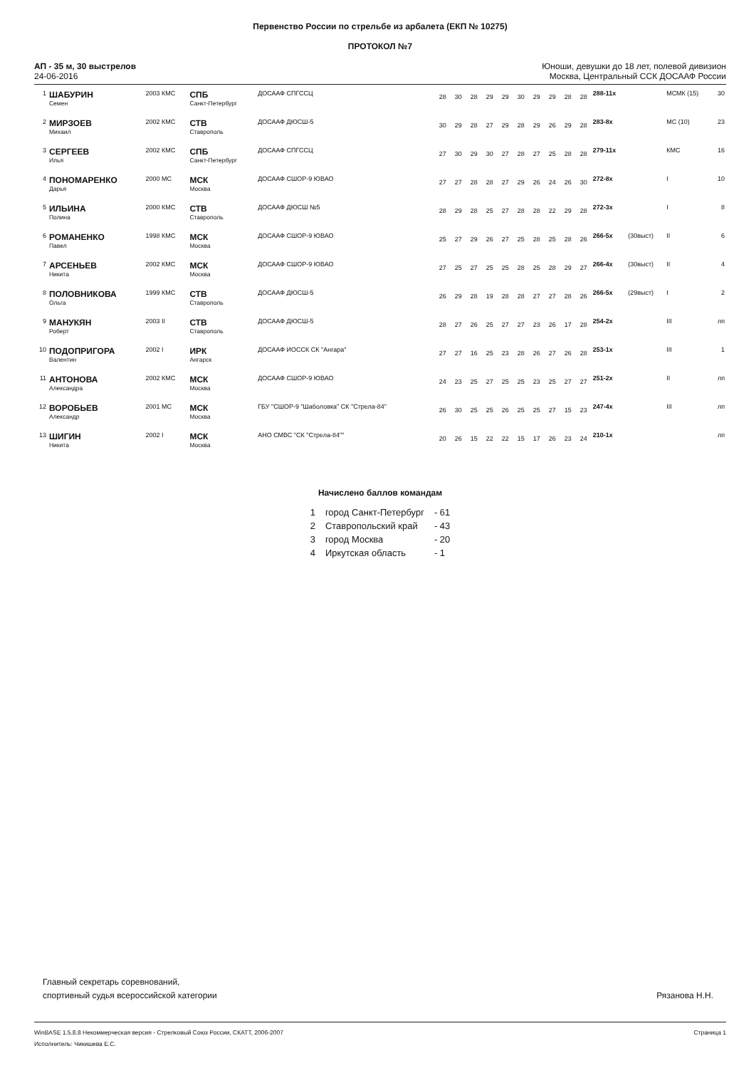Первенство России по стрельбе из арбалета (ЕКП № 10275)
ПРОТОКОЛ №7
АП - 35 м, 30 выстрелов
24-06-2016
Юноши, девушки до 18 лет, полевой дивизион
Москва, Центральный ССК ДОСААФ России
| 1 | ШАБУРИН Семен | 2003 КМС | СПБ Санкт-Петербург | ДОСААФ СПГССЦ | 28 | 30 | 28 | 29 | 29 | 30 | 29 | 29 | 28 | 28 | 288-11x | | МСМК (15) | 30 |
| 2 | МИРЗОЕВ Михаил | 2002 КМС | СТВ Ставрополь | ДОСААФ ДЮСШ-5 | 30 | 29 | 28 | 27 | 29 | 28 | 29 | 26 | 29 | 28 | 283-8x | | МС (10) | 23 |
| 3 | СЕРГЕЕВ Илья | 2002 КМС | СПБ Санкт-Петербург | ДОСААФ СПГССЦ | 27 | 30 | 29 | 30 | 27 | 28 | 27 | 25 | 28 | 28 | 279-11x | | КМС | 16 |
| 4 | ПОНОМАРЕНКО Дарья | 2000 МС | МСК Москва | ДОСААФ СШОР-9 ЮВАО | 27 | 27 | 28 | 28 | 27 | 29 | 26 | 24 | 26 | 30 | 272-8x | | I | 10 |
| 5 | ИЛЬИНА Полина | 2000 КМС | СТВ Ставрополь | ДОСААФ ДЮСШ №5 | 28 | 29 | 28 | 25 | 27 | 28 | 28 | 22 | 29 | 28 | 272-3x | | I | 8 |
| 6 | РОМАНЕНКО Павел | 1998 КМС | МСК Москва | ДОСААФ СШОР-9 ЮВАО | 25 | 27 | 29 | 26 | 27 | 25 | 28 | 25 | 28 | 26 | 266-5x | (30выст) | II | 6 |
| 7 | АРСЕНЬЕВ Никита | 2002 КМС | МСК Москва | ДОСААФ СШОР-9 ЮВАО | 27 | 25 | 27 | 25 | 25 | 28 | 25 | 28 | 29 | 27 | 266-4x | (30выст) | II | 4 |
| 8 | ПОЛОВНИКОВА Ольга | 1999 КМС | СТВ Ставрополь | ДОСААФ ДЮСШ-5 | 26 | 29 | 28 | 19 | 28 | 28 | 27 | 27 | 28 | 26 | 266-5x | (29выст) | I | 2 |
| 9 | МАНУКЯН Роберт | 2003 II | СТВ Ставрополь | ДОСААФ ДЮСШ-5 | 28 | 27 | 26 | 25 | 27 | 27 | 23 | 26 | 17 | 28 | 254-2x | | III | лп |
| 10 | ПОДОПРИГОРА Валентин | 2002 I | ИРК Ангарск | ДОСААФ ИОССК СК "Ангара" | 27 | 27 | 16 | 25 | 23 | 28 | 26 | 27 | 26 | 28 | 253-1x | | III | 1 |
| 11 | АНТОНОВА Александра | 2002 КМС | МСК Москва | ДОСААФ СШОР-9 ЮВАО | 24 | 23 | 25 | 27 | 25 | 25 | 23 | 25 | 27 | 27 | 251-2x | | II | лп |
| 12 | ВОРОБЬЕВ Александр | 2001 МС | МСК Москва | ГБУ "СШОР-9 "Шаболовка" СК "Стрела-84" | 26 | 30 | 25 | 25 | 26 | 25 | 25 | 27 | 15 | 23 | 247-4x | | III | лп |
| 13 | ШИГИН Никита | 2002 I | МСК Москва | АНО СМВС "СК "Стрела-84"" | 20 | 26 | 15 | 22 | 22 | 15 | 17 | 26 | 23 | 24 | 210-1x | | | лп |
Начислено баллов командам
| 1 | город Санкт-Петербург | - 61 |
| 2 | Ставропольский край | - 43 |
| 3 | город Москва | - 20 |
| 4 | Иркутская область | - 1 |
Главный секретарь соревнований,
спортивный судья всероссийской категории
Рязанова Н.Н.
WinBASE 1.5.8.8 Некоммерческая версия - Стрелковый Союз России, СКАТТ, 2006-2007 Страница 1
Исполнитель: Чикишева Е.С.